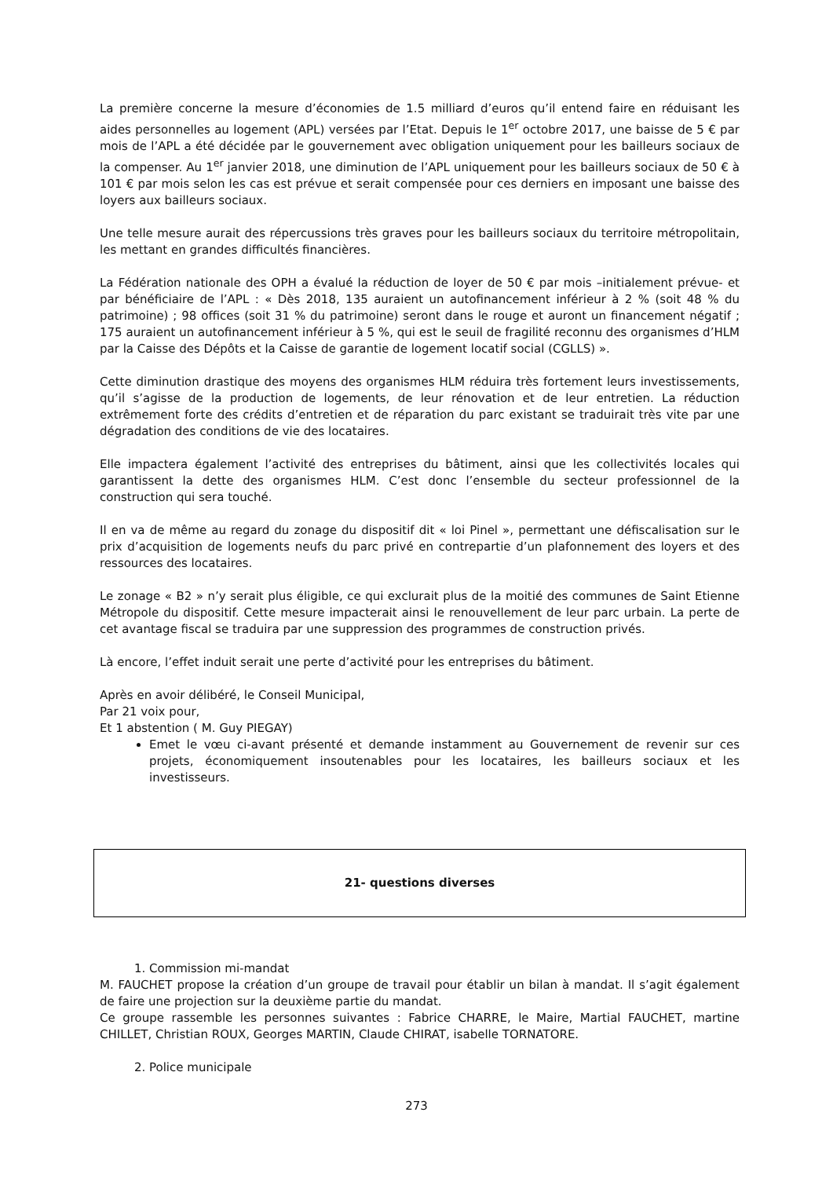La première concerne la mesure d’économies de 1.5 milliard d’euros qu’il entend faire en réduisant les aides personnelles au logement (APL) versées par l’Etat. Depuis le 1<sup>er</sup> octobre 2017, une baisse de 5 € par mois de l’APL a été décidée par le gouvernement avec obligation uniquement pour les bailleurs sociaux de la compenser. Au 1<sup>er</sup> janvier 2018, une diminution de l’APL uniquement pour les bailleurs sociaux de 50 € à 101 € par mois selon les cas est prévue et serait compensée pour ces derniers en imposant une baisse des loyers aux bailleurs sociaux.
Une telle mesure aurait des répercussions très graves pour les bailleurs sociaux du territoire métropolitain, les mettant en grandes difficultés financières.
La Fédération nationale des OPH a évalué la réduction de loyer de 50 € par mois –initialement prévue- et par bénéficiaire de l’APL : « Dès 2018, 135 auraient un autofinancement inférieur à 2 % (soit 48 % du patrimoine) ; 98 offices (soit 31 % du patrimoine) seront dans le rouge et auront un financement négatif ; 175 auraient un autofinancement inférieur à 5 %, qui est le seuil de fragilité reconnu des organismes d’HLM par la Caisse des Dépôts et la Caisse de garantie de logement locatif social (CGLLS) ».
Cette diminution drastique des moyens des organismes HLM réduira très fortement leurs investissements, qu’il s’agisse de la production de logements, de leur rénovation et de leur entretien. La réduction extrêmement forte des crédits d’entretien et de réparation du parc existant se traduirait très vite par une dégradation des conditions de vie des locataires.
Elle impactera également l’activité des entreprises du bâtiment, ainsi que les collectivités locales qui garantissent la dette des organismes HLM. C’est donc l’ensemble du secteur professionnel de la construction qui sera touché.
Il en va de même au regard du zonage du dispositif dit « loi Pinel », permettant une défiscalisation sur le prix d’acquisition de logements neufs du parc privé en contrepartie d’un plafonnement des loyers et des ressources des locataires.
Le zonage « B2 » n’y serait plus éligible, ce qui exclurait plus de la moitié des communes de Saint Etienne Métropole du dispositif. Cette mesure impacterait ainsi le renouvellement de leur parc urbain. La perte de cet avantage fiscal se traduira par une suppression des programmes de construction privés.
Là encore, l’effet induit serait une perte d’activité pour les entreprises du bâtiment.
Après en avoir délibéré, le Conseil Municipal,
Par 21 voix pour,
Et 1 abstention ( M. Guy PIEGAY)
Emet le vœu ci-avant présenté et demande instamment au Gouvernement de revenir sur ces projets, économiquement insoutenables pour les locataires, les bailleurs sociaux et les investisseurs.
21- questions diverses
1. Commission mi-mandat
M. FAUCHET propose la création d’un groupe de travail pour établir un bilan à mandat. Il s’agit également de faire une projection sur la deuxième partie du mandat.
Ce groupe rassemble les personnes suivantes : Fabrice CHARRE, le Maire, Martial FAUCHET, martine CHILLET, Christian ROUX, Georges MARTIN, Claude CHIRAT, isabelle TORNATORE.
2. Police municipale
273